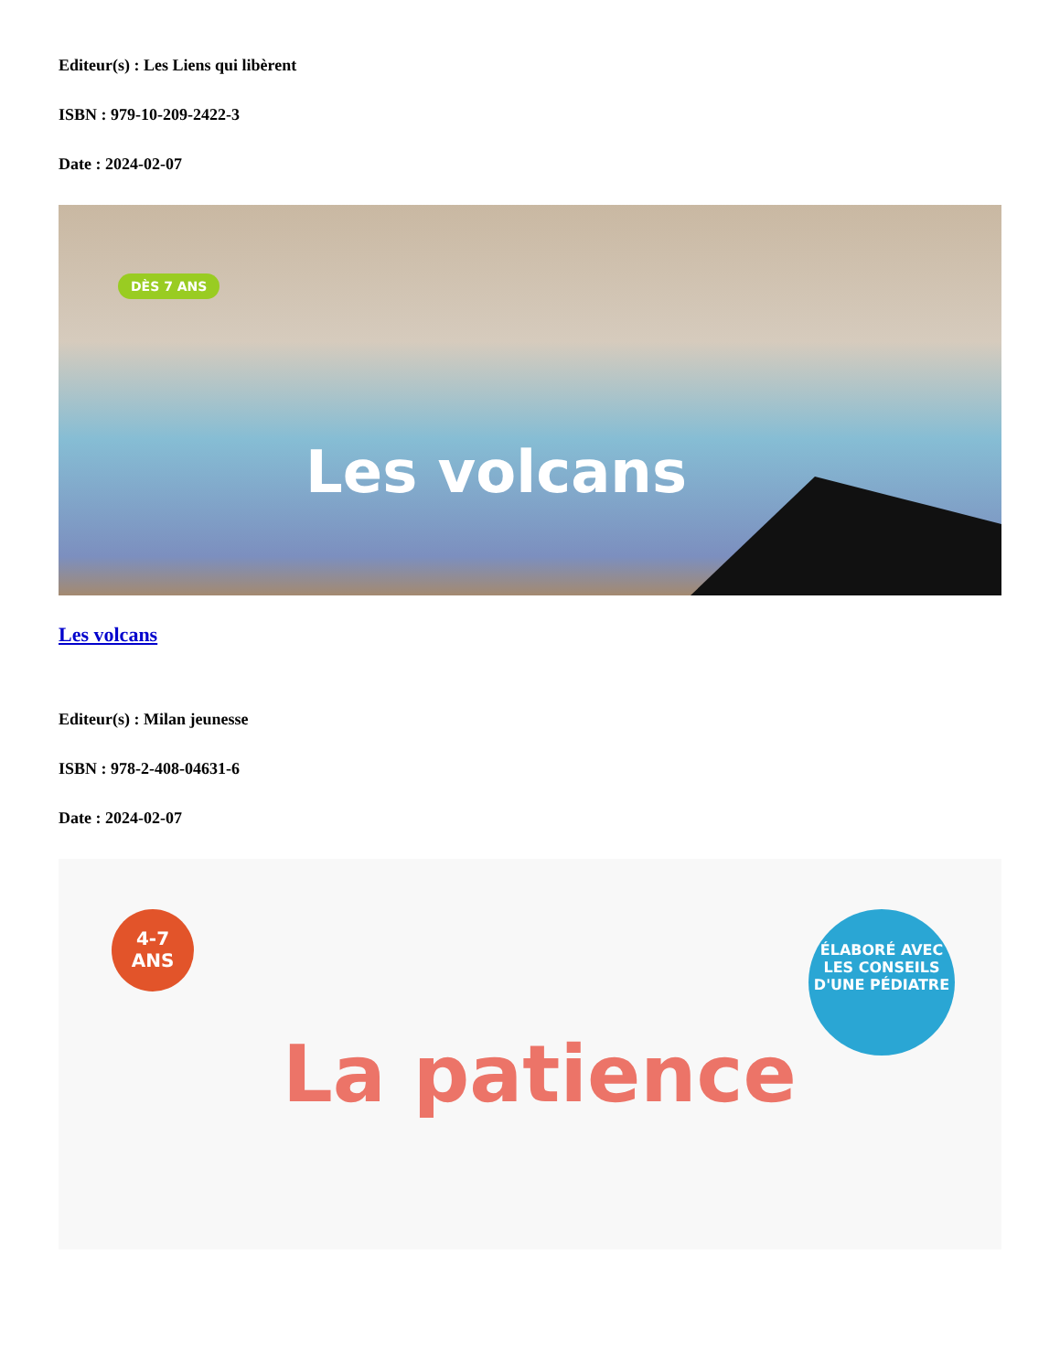Editeur(s) : Les Liens qui libèrent
ISBN : 979-10-209-2422-3
Date : 2024-02-07
DÈS 7 ANS
Les volcans
Les volcans
Editeur(s) : Milan jeunesse
ISBN : 978-2-408-04631-6
Date : 2024-02-07
4-7
ANS
ÉLABORÉ AVEC LES CONSEILS D'UNE PÉDIATRE
La patience